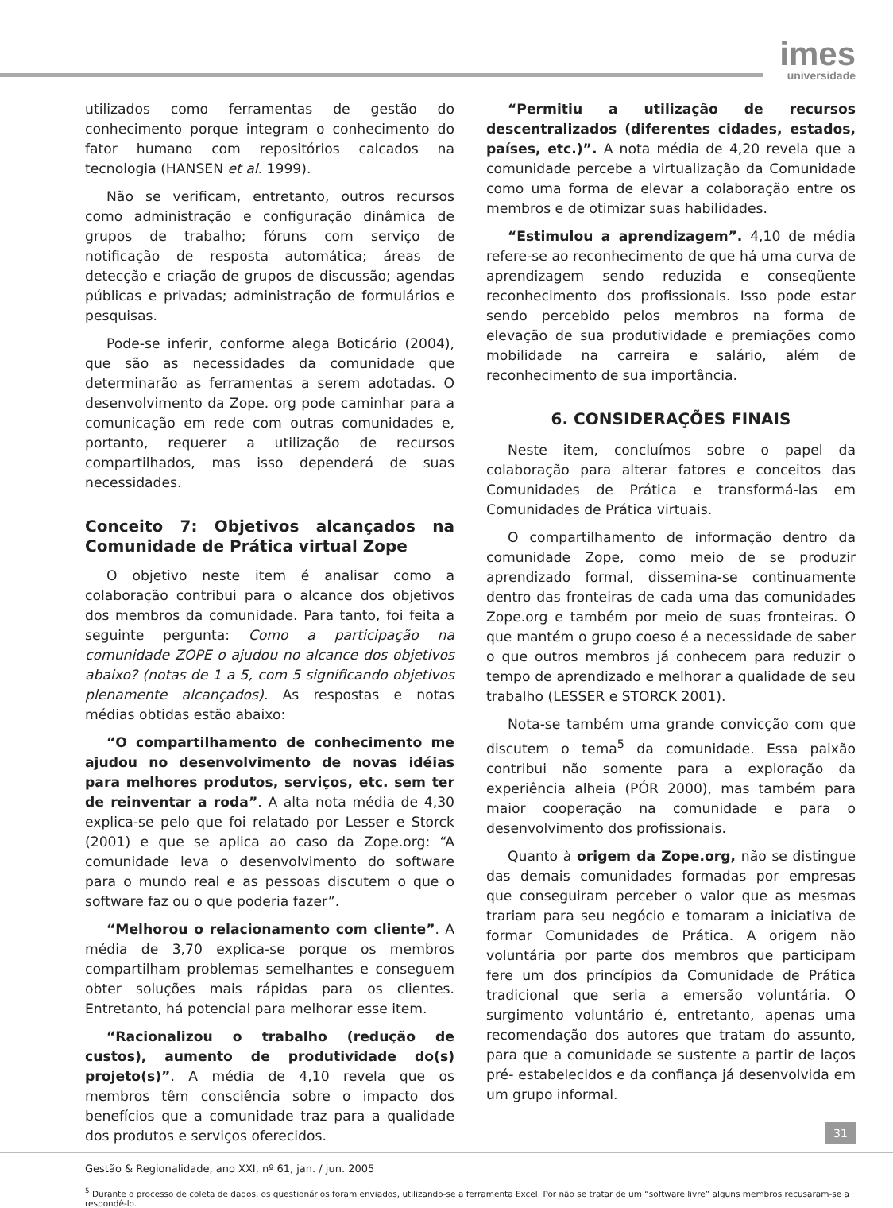imes
universidade
utilizados como ferramentas de gestão do conhecimento porque integram o conhecimento do fator humano com repositórios calcados na tecnologia (HANSEN et al. 1999).
Não se verificam, entretanto, outros recursos como administração e configuração dinâmica de grupos de trabalho; fóruns com serviço de notificação de resposta automática; áreas de detecção e criação de grupos de discussão; agendas públicas e privadas; administração de formulários e pesquisas.
Pode-se inferir, conforme alega Boticário (2004), que são as necessidades da comunidade que determinarão as ferramentas a serem adotadas. O desenvolvimento da Zope. org pode caminhar para a comunicação em rede com outras comunidades e, portanto, requerer a utilização de recursos compartilhados, mas isso dependerá de suas necessidades.
Conceito 7: Objetivos alcançados na Comunidade de Prática virtual Zope
O objetivo neste item é analisar como a colaboração contribui para o alcance dos objetivos dos membros da comunidade. Para tanto, foi feita a seguinte pergunta: Como a participação na comunidade ZOPE o ajudou no alcance dos objetivos abaixo? (notas de 1 a 5, com 5 significando objetivos plenamente alcançados). As respostas e notas médias obtidas estão abaixo:
“O compartilhamento de conhecimento me ajudou no desenvolvimento de novas idéias para melhores produtos, serviços, etc. sem ter de reinventar a roda”. A alta nota média de 4,30 explica-se pelo que foi relatado por Lesser e Storck (2001) e que se aplica ao caso da Zope.org: “A comunidade leva o desenvolvimento do software para o mundo real e as pessoas discutem o que o software faz ou o que poderia fazer”.
“Melhorou o relacionamento com cliente”. A média de 3,70 explica-se porque os membros compartilham problemas semelhantes e conseguem obter soluções mais rápidas para os clientes. Entretanto, há potencial para melhorar esse item.
“Racionalizou o trabalho (redução de custos), aumento de produtividade do(s) projeto(s)”. A média de 4,10 revela que os membros têm consciência sobre o impacto dos benefícios que a comunidade traz para a qualidade dos produtos e serviços oferecidos.
“Permitiu a utilização de recursos descentralizados (diferentes cidades, estados, países, etc.)”. A nota média de 4,20 revela que a comunidade percebe a virtualização da Comunidade como uma forma de elevar a colaboração entre os membros e de otimizar suas habilidades.
“Estimulou a aprendizagem”. 4,10 de média refere-se ao reconhecimento de que há uma curva de aprendizagem sendo reduzida e conseqüente reconhecimento dos profissionais. Isso pode estar sendo percebido pelos membros na forma de elevação de sua produtividade e premiações como mobilidade na carreira e salário, além de reconhecimento de sua importância.
6. CONSIDERAÇÕES FINAIS
Neste item, concluímos sobre o papel da colaboração para alterar fatores e conceitos das Comunidades de Prática e transformá-las em Comunidades de Prática virtuais.
O compartilhamento de informação dentro da comunidade Zope, como meio de se produzir aprendizado formal, dissemina-se continuamente dentro das fronteiras de cada uma das comunidades Zope.org e também por meio de suas fronteiras. O que mantém o grupo coeso é a necessidade de saber o que outros membros já conhecem para reduzir o tempo de aprendizado e melhorar a qualidade de seu trabalho (LESSER e STORCK 2001).
Nota-se também uma grande convicção com que discutem o tema<sup>5</sup> da comunidade. Essa paixão contribui não somente para a exploração da experiência alheia (PÓR 2000), mas também para maior cooperação na comunidade e para o desenvolvimento dos profissionais.
Quanto à origem da Zope.org, não se distingue das demais comunidades formadas por empresas que conseguiram perceber o valor que as mesmas trariam para seu negócio e tomaram a iniciativa de formar Comunidades de Prática. A origem não voluntária por parte dos membros que participam fere um dos princípios da Comunidade de Prática tradicional que seria a emersão voluntária. O surgimento voluntário é, entretanto, apenas uma recomendação dos autores que tratam do assunto, para que a comunidade se sustente a partir de laços pré- estabelecidos e da confiança já desenvolvida em um grupo informal.
<sup>5</sup> Durante o processo de coleta de dados, os questionários foram enviados, utilizando-se a ferramenta Excel. Por não se tratar de um “software livre” alguns membros recusaram-se a respondê-lo.
31
Gestão & Regionalidade, ano XXI, nº 61, jan. / jun. 2005